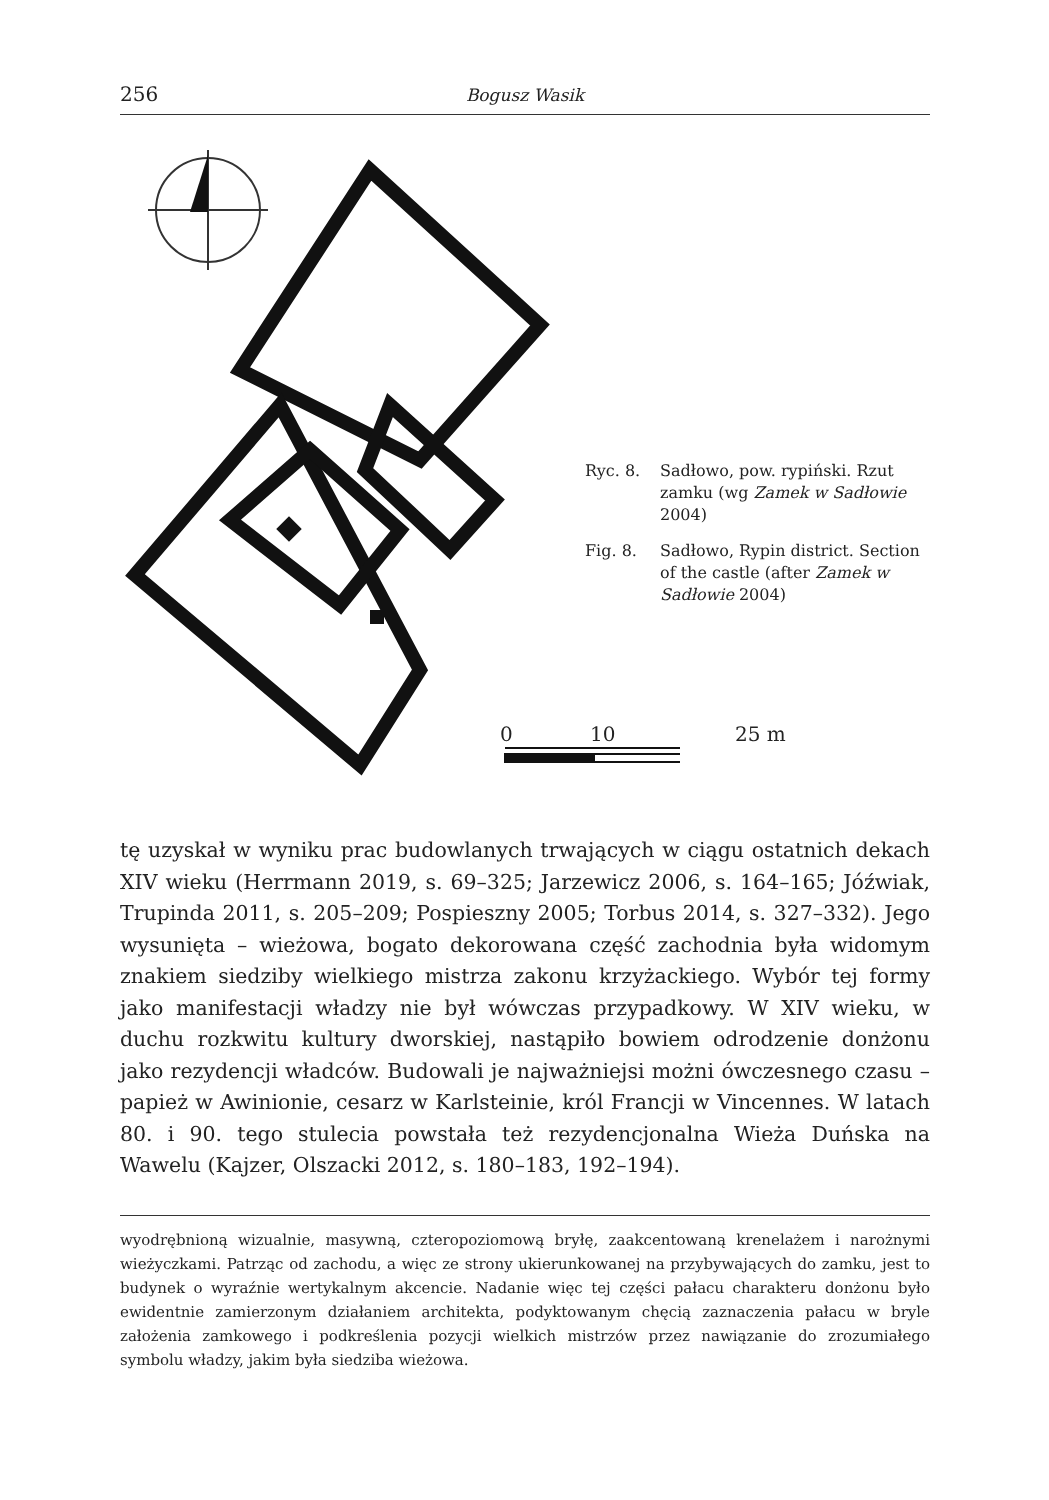256 Bogusz Wasik
0 10 25 m
Ryc. 8. Sadłowo, pow. rypiński. Rzut zamku (wg Zamek w Sadłowie 2004)
Fig. 8. Sadłowo, Rypin district. Section of the castle (after Zamek w Sadłowie 2004)
tę uzyskał w wyniku prac budowlanych trwających w ciągu ostatnich dekach XIV wieku (Herrmann 2019, s. 69–325; Jarzewicz 2006, s. 164–165; Jóźwiak, Trupinda 2011, s. 205–209; Pospieszny 2005; Torbus 2014, s. 327–332). Jego wysunięta – wieżowa, bogato dekorowana część zachodnia była widomym znakiem siedziby wielkiego mistrza zakonu krzyżackiego. Wybór tej formy jako manifestacji władzy nie był wówczas przypadkowy. W XIV wieku, w duchu rozkwitu kultury dworskiej, nastąpiło bowiem odrodzenie donżonu jako rezydencji władców. Budowali je najważniejsi możni ówczesnego czasu – papież w Awinionie, cesarz w Karlsteinie, król Francji w Vincennes. W latach 80. i 90. tego stulecia powstała też rezydencjonalna Wieża Duńska na Wawelu (Kajzer, Olszacki 2012, s. 180–183, 192–194).
wyodrębnioną wizualnie, masywną, czteropoziomową bryłę, zaakcentowaną krenelażem i narożnymi wieżyczkami. Patrząc od zachodu, a więc ze strony ukierunkowanej na przybywających do zamku, jest to budynek o wyraźnie wertykalnym akcencie. Nadanie więc tej części pałacu charakteru donżonu było ewidentnie zamierzonym działaniem architekta, podyktowanym chęcią zaznaczenia pałacu w bryle założenia zamkowego i podkreślenia pozycji wielkich mistrzów przez nawiązanie do zrozumiałego symbolu władzy, jakim była siedziba wieżowa.